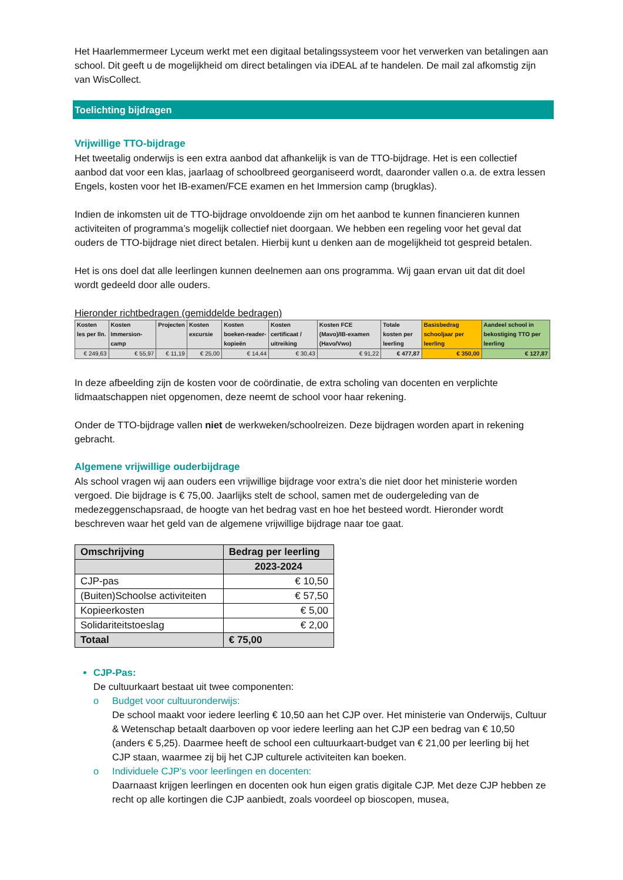Het Haarlemmermeer Lyceum werkt met een digitaal betalingssysteem voor het verwerken van betalingen aan school. Dit geeft u de mogelijkheid om direct betalingen via iDEAL af te handelen. De mail zal afkomstig zijn van WisCollect.
Toelichting bijdragen
Vrijwillige TTO-bijdrage
Het tweetalig onderwijs is een extra aanbod dat afhankelijk is van de TTO-bijdrage. Het is een collectief aanbod dat voor een klas, jaarlaag of schoolbreed georganiseerd wordt, daaronder vallen o.a. de extra lessen Engels, kosten voor het IB-examen/FCE examen en het Immersion camp (brugklas).
Indien de inkomsten uit de TTO-bijdrage onvoldoende zijn om het aanbod te kunnen financieren kunnen activiteiten of programma’s mogelijk collectief niet doorgaan. We hebben een regeling voor het geval dat ouders de TTO-bijdrage niet direct betalen. Hierbij kunt u denken aan de mogelijkheid tot gespreid betalen.
Het is ons doel dat alle leerlingen kunnen deelnemen aan ons programma. Wij gaan ervan uit dat dit doel wordt gedeeld door alle ouders.
Hieronder richtbedragen (gemiddelde bedragen)
| Kosten les per lln. | Kosten Immersion-camp | Projecten | Kosten excursie | Kosten boeken-reader-kopieën | Kosten certificaat / uitreiking | Kosten FCE (Mavo)/IB-examen (Havo/Vwo) | Totale kosten per leerling | Basisbedrag schooljaar per leerling | Aandeel school in bekostiging TTO per leerling |
| --- | --- | --- | --- | --- | --- | --- | --- | --- | --- |
| € 249,63 | € 55,97 | € 11,19 | € 25,00 | € 14,44 | € 30,43 | € 91,22 | € 477,87 | € 350,00 | € 127,87 |
In deze afbeelding zijn de kosten voor de coördinatie, de extra scholing van docenten en verplichte lidmaatschappen niet opgenomen, deze neemt de school voor haar rekening.
Onder de TTO-bijdrage vallen niet de werkweken/schoolreizen. Deze bijdragen worden apart in rekening gebracht.
Algemene vrijwillige ouderbijdrage
Als school vragen wij aan ouders een vrijwillige bijdrage voor extra’s die niet door het ministerie worden vergoed. Die bijdrage is € 75,00. Jaarlijks stelt de school, samen met de oudergeleding van de medezeggenschapsraad, de hoogte van het bedrag vast en hoe het besteed wordt. Hieronder wordt beschreven waar het geld van de algemene vrijwillige bijdrage naar toe gaat.
| Omschrijving | Bedrag per leerling |
| --- | --- |
| | 2023-2024 |
| CJP-pas | € 10,50 |
| (Buiten)Schoolse activiteiten | € 57,50 |
| Kopieerkosten | € 5,00 |
| Solidariteitstoeslag | € 2,00 |
| Totaal | € 75,00 |
CJP-Pas:
De cultuurkaart bestaat uit twee componenten:
o Budget voor cultuuronderwijs:
De school maakt voor iedere leerling € 10,50 aan het CJP over. Het ministerie van Onderwijs, Cultuur & Wetenschap betaalt daarboven op voor iedere leerling aan het CJP een bedrag van € 10,50 (anders € 5,25). Daarmee heeft de school een cultuurkaart-budget van € 21,00 per leerling bij het CJP staan, waarmee zij bij het CJP culturele activiteiten kan boeken.
o Individuele CJP’s voor leerlingen en docenten:
Daarnaast krijgen leerlingen en docenten ook hun eigen gratis digitale CJP. Met deze CJP hebben ze recht op alle kortingen die CJP aanbiedt, zoals voordeel op bioscopen, musea,